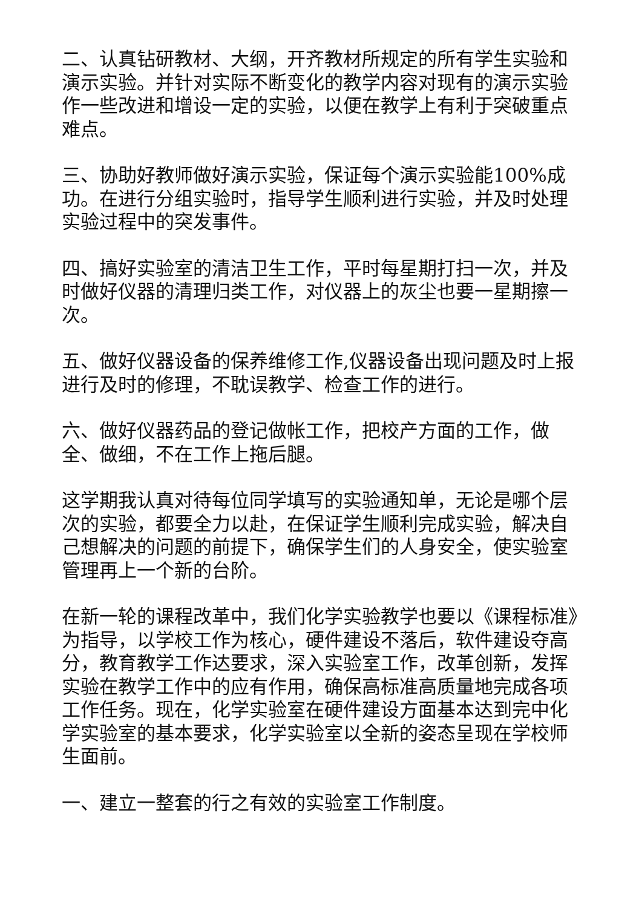二、认真钻研教材、大纲，开齐教材所规定的所有学生实验和演示实验。并针对实际不断变化的教学内容对现有的演示实验作一些改进和增设一定的实验，以便在教学上有利于突破重点难点。
三、协助好教师做好演示实验，保证每个演示实验能100%成功。在进行分组实验时，指导学生顺利进行实验，并及时处理实验过程中的突发事件。
四、搞好实验室的清洁卫生工作，平时每星期打扫一次，并及时做好仪器的清理归类工作，对仪器上的灰尘也要一星期擦一次。
五、做好仪器设备的保养维修工作,仪器设备出现问题及时上报进行及时的修理，不耽误教学、检查工作的进行。
六、做好仪器药品的登记做帐工作，把校产方面的工作，做全、做细，不在工作上拖后腿。
这学期我认真对待每位同学填写的实验通知单，无论是哪个层次的实验，都要全力以赴，在保证学生顺利完成实验，解决自己想解决的问题的前提下，确保学生们的人身安全，使实验室管理再上一个新的台阶。
在新一轮的课程改革中，我们化学实验教学也要以《课程标准》为指导，以学校工作为核心，硬件建设不落后，软件建设夺高分，教育教学工作达要求，深入实验室工作，改革创新，发挥实验在教学工作中的应有作用，确保高标准高质量地完成各项工作任务。现在，化学实验室在硬件建设方面基本达到完中化学实验室的基本要求，化学实验室以全新的姿态呈现在学校师生面前。
一、建立一整套的行之有效的实验室工作制度。